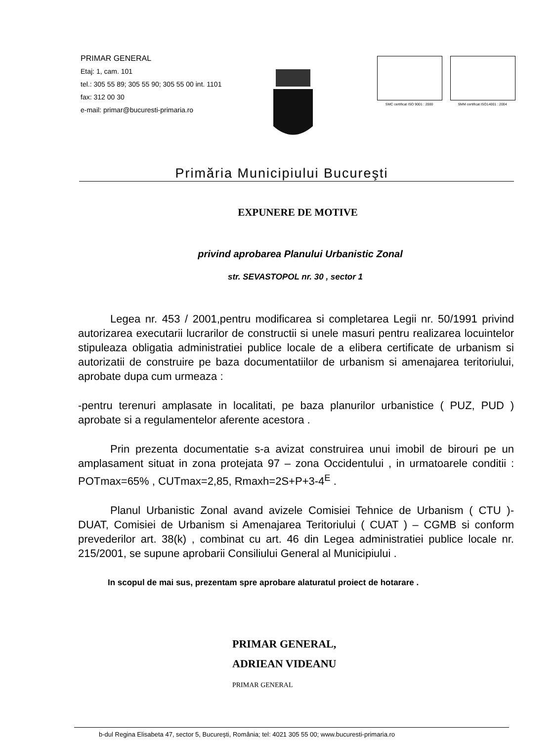PRIMAR GENERAL
Etaj: 1, cam. 101
tel.: 305 55 89; 305 55 90; 305 55 00 int. 1101
fax: 312 00 30
e-mail: primar@bucuresti-primaria.ro
SMC certificat ISO 9001 : 2000 SMM certificat ISO14001 : 2004
Primăria Municipiului Bucureşti
EXPUNERE DE MOTIVE
privind aprobarea Planului Urbanistic Zonal
str. SEVASTOPOL nr. 30 , sector 1
Legea nr. 453 / 2001,pentru modificarea si completarea Legii nr. 50/1991 privind autorizarea executarii lucrarilor de constructii si unele masuri pentru realizarea locuintelor stipuleaza obligatia administratiei publice locale de a elibera certificate de urbanism si autorizatii de construire pe baza documentatiilor de urbanism si amenajarea teritoriului, aprobate dupa cum urmeaza :
-pentru terenuri amplasate in localitati, pe baza planurilor urbanistice ( PUZ, PUD ) aprobate si a regulamentelor aferente acestora .
Prin prezenta documentatie s-a avizat construirea unui imobil de birouri pe un amplasament situat in zona protejata 97 – zona Occidentului , in urmatoarele conditii : POTmax=65% , CUTmax=2,85, Rmaxh=2S+P+3-4<sup>E</sup> .
Planul Urbanistic Zonal avand avizele Comisiei Tehnice de Urbanism ( CTU )- DUAT, Comisiei de Urbanism si Amenajarea Teritoriului ( CUAT ) – CGMB si conform prevederilor art. 38(k) , combinat cu art. 46 din Legea administratiei publice locale nr. 215/2001, se supune aprobarii Consiliului General al Municipiului .
In scopul de mai sus, prezentam spre aprobare alaturatul proiect de hotarare .
PRIMAR GENERAL,
ADRIEAN VIDEANU
PRIMAR GENERAL
b-dul Regina Elisabeta 47, sector 5, Bucureşti, România; tel: 4021 305 55 00; www.bucuresti-primaria.ro